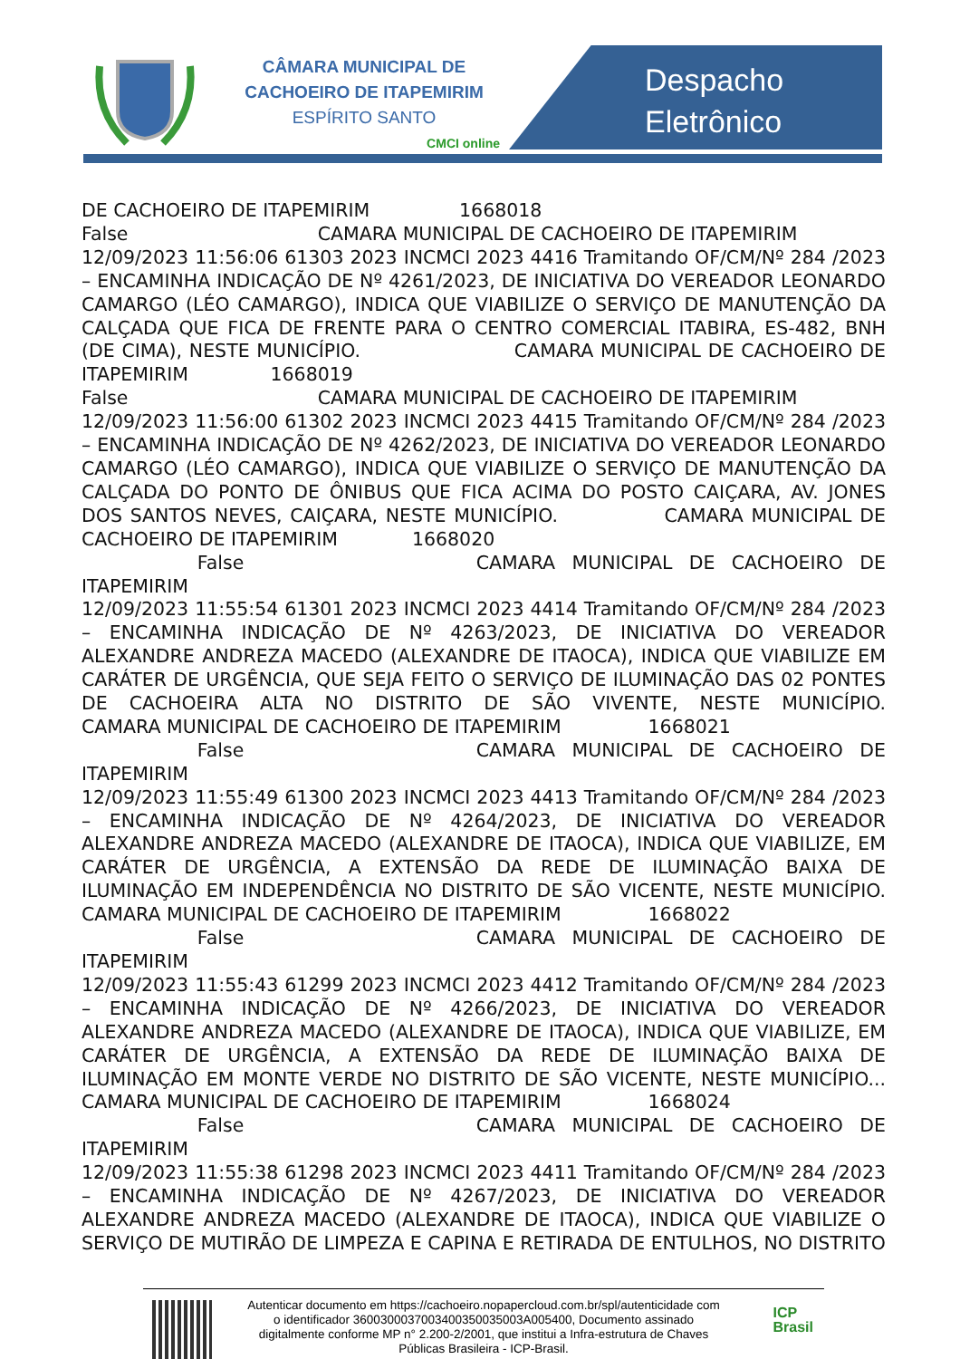CÂMARA MUNICIPAL DE
CACHOEIRO DE ITAPEMIRIM
ESPÍRITO SANTO
CMCI online
Despacho
Eletrônico
DE CACHOEIRO DE ITAPEMIRIM 1668018 False CAMARA MUNICIPAL DE CACHOEIRO DE ITAPEMIRIM 12/09/2023 11:56:06 61303 2023 INCMCI 2023 4416 Tramitando OF/CM/Nº 284 /2023 – ENCAMINHA INDICAÇÃO DE Nº 4261/2023, DE INICIATIVA DO VEREADOR LEONARDO CAMARGO (LÉO CAMARGO), INDICA QUE VIABILIZE O SERVIÇO DE MANUTENÇÃO DA CALÇADA QUE FICA DE FRENTE PARA O CENTRO COMERCIAL ITABIRA, ES-482, BNH (DE CIMA), NESTE MUNICÍPIO. CAMARA MUNICIPAL DE CACHOEIRO DE ITAPEMIRIM 1668019 False CAMARA MUNICIPAL DE CACHOEIRO DE ITAPEMIRIM 12/09/2023 11:56:00 61302 2023 INCMCI 2023 4415 Tramitando OF/CM/Nº 284 /2023 – ENCAMINHA INDICAÇÃO DE Nº 4262/2023, DE INICIATIVA DO VEREADOR LEONARDO CAMARGO (LÉO CAMARGO), INDICA QUE VIABILIZE O SERVIÇO DE MANUTENÇÃO DA CALÇADA DO PONTO DE ÔNIBUS QUE FICA ACIMA DO POSTO CAIÇARA, AV. JONES DOS SANTOS NEVES, CAIÇARA, NESTE MUNICÍPIO. CAMARA MUNICIPAL DE CACHOEIRO DE ITAPEMIRIM 1668020 False CAMARA MUNICIPAL DE CACHOEIRO DE ITAPEMIRIM 12/09/2023 11:55:54 61301 2023 INCMCI 2023 4414 Tramitando OF/CM/Nº 284 /2023 – ENCAMINHA INDICAÇÃO DE Nº 4263/2023, DE INICIATIVA DO VEREADOR ALEXANDRE ANDREZA MACEDO (ALEXANDRE DE ITAOCA), INDICA QUE VIABILIZE EM CARÁTER DE URGÊNCIA, QUE SEJA FEITO O SERVIÇO DE ILUMINAÇÃO DAS 02 PONTES DE CACHOEIRA ALTA NO DISTRITO DE SÃO VIVENTE, NESTE MUNICÍPIO. CAMARA MUNICIPAL DE CACHOEIRO DE ITAPEMIRIM 1668021 False CAMARA MUNICIPAL DE CACHOEIRO DE ITAPEMIRIM 12/09/2023 11:55:49 61300 2023 INCMCI 2023 4413 Tramitando OF/CM/Nº 284 /2023 – ENCAMINHA INDICAÇÃO DE Nº 4264/2023, DE INICIATIVA DO VEREADOR ALEXANDRE ANDREZA MACEDO (ALEXANDRE DE ITAOCA), INDICA QUE VIABILIZE, EM CARÁTER DE URGÊNCIA, A EXTENSÃO DA REDE DE ILUMINAÇÃO BAIXA DE ILUMINAÇÃO EM INDEPENDÊNCIA NO DISTRITO DE SÃO VICENTE, NESTE MUNICÍPIO. CAMARA MUNICIPAL DE CACHOEIRO DE ITAPEMIRIM 1668022 False CAMARA MUNICIPAL DE CACHOEIRO DE ITAPEMIRIM 12/09/2023 11:55:43 61299 2023 INCMCI 2023 4412 Tramitando OF/CM/Nº 284 /2023 – ENCAMINHA INDICAÇÃO DE Nº 4266/2023, DE INICIATIVA DO VEREADOR ALEXANDRE ANDREZA MACEDO (ALEXANDRE DE ITAOCA), INDICA QUE VIABILIZE, EM CARÁTER DE URGÊNCIA, A EXTENSÃO DA REDE DE ILUMINAÇÃO BAIXA DE ILUMINAÇÃO EM MONTE VERDE NO DISTRITO DE SÃO VICENTE, NESTE MUNICÍPIO... CAMARA MUNICIPAL DE CACHOEIRO DE ITAPEMIRIM 1668024 False CAMARA MUNICIPAL DE CACHOEIRO DE ITAPEMIRIM 12/09/2023 11:55:38 61298 2023 INCMCI 2023 4411 Tramitando OF/CM/Nº 284 /2023 – ENCAMINHA INDICAÇÃO DE Nº 4267/2023, DE INICIATIVA DO VEREADOR ALEXANDRE ANDREZA MACEDO (ALEXANDRE DE ITAOCA), INDICA QUE VIABILIZE O SERVIÇO DE MUTIRÃO DE LIMPEZA E CAPINA E RETIRADA DE ENTULHOS, NO DISTRITO
Autenticar documento em https://cachoeiro.nopapercloud.com.br/spl/autenticidade com o identificador 3600300037003400350035003A005400, Documento assinado digitalmente conforme MP n° 2.200-2/2001, que institui a Infra-estrutura de Chaves Públicas Brasileira - ICP-Brasil.
ICP
Brasil